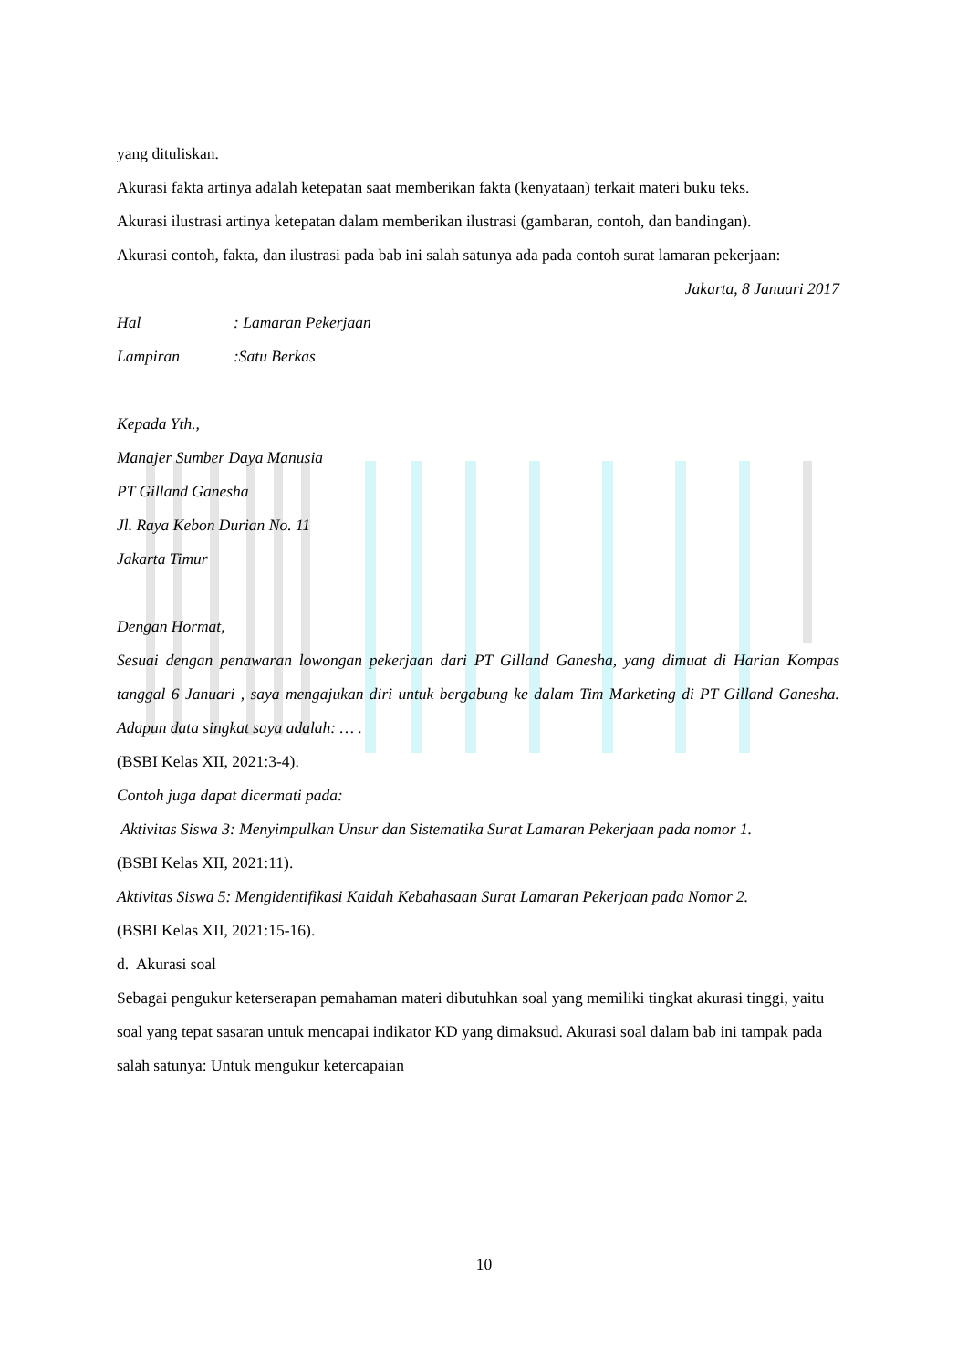yang dituliskan.
Akurasi fakta artinya adalah ketepatan saat memberikan fakta (kenyataan) terkait materi buku teks.
Akurasi ilustrasi artinya ketepatan dalam memberikan ilustrasi (gambaran, contoh, dan bandingan).
Akurasi contoh, fakta, dan ilustrasi pada bab ini salah satunya ada pada contoh surat lamaran pekerjaan:
Jakarta, 8 Januari 2017
Hal: Lamaran Pekerjaan
Lampiran:Satu Berkas
Kepada Yth.,
Manajer Sumber Daya Manusia
PT Gilland Ganesha
Jl. Raya Kebon Durian No. 11
Jakarta Timur
Dengan Hormat,
Sesuai dengan penawaran lowongan pekerjaan dari PT Gilland Ganesha, yang dimuat di Harian Kompas tanggal 6 Januari , saya mengajukan diri untuk bergabung ke dalam Tim Marketing di PT Gilland Ganesha. Adapun data singkat saya adalah: … .
(BSBI Kelas XII, 2021:3-4).
Contoh juga dapat dicermati pada:
Aktivitas Siswa 3: Menyimpulkan Unsur dan Sistematika Surat Lamaran Pekerjaan pada nomor 1.
(BSBI Kelas XII, 2021:11).
Aktivitas Siswa 5: Mengidentifikasi Kaidah Kebahasaan Surat Lamaran Pekerjaan pada Nomor 2.
(BSBI Kelas XII, 2021:15-16).
d. Akurasi soal
Sebagai pengukur keterserapan pemahaman materi dibutuhkan soal yang memiliki tingkat akurasi tinggi, yaitu soal yang tepat sasaran untuk mencapai indikator KD yang dimaksud. Akurasi soal dalam bab ini tampak pada salah satunya: Untuk mengukur ketercapaian
10